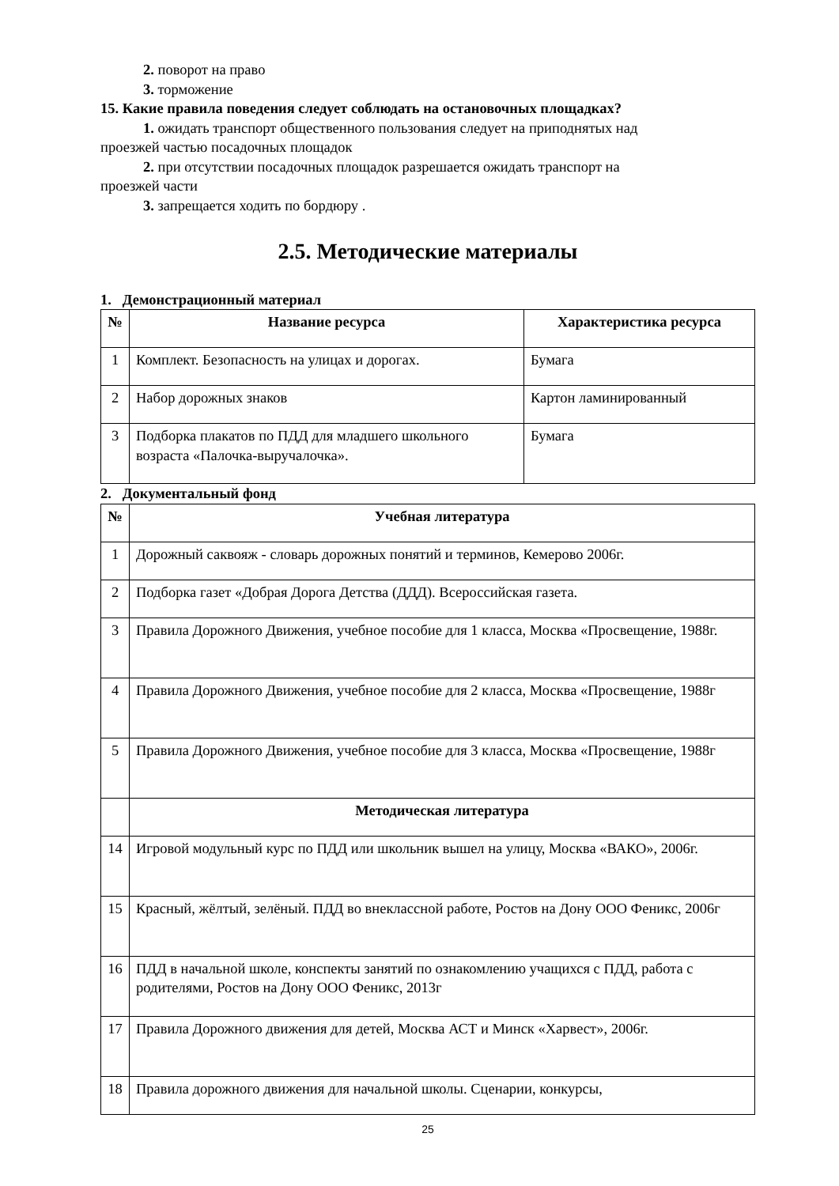2. поворот на право
3. торможение
15. Какие правила поведения следует соблюдать на остановочных площадках?
1. ожидать транспорт общественного пользования следует на приподнятых над
проезжей частью посадочных площадок
2. при отсутствии посадочных площадок разрешается ожидать транспорт на
проезжей части
3. запрещается ходить по бордюру .
2.5. Методические материалы
1. Демонстрационный материал
| № | Название ресурса | Характеристика ресурса |
| --- | --- | --- |
| 1 | Комплект. Безопасность на улицах и дорогах. | Бумага |
| 2 | Набор дорожных знаков | Картон ламинированный |
| 3 | Подборка плакатов по ПДД для младшего школьного возраста «Палочка-выручалочка». | Бумага |
2. Документальный фонд
| № | Учебная литература |
| --- | --- |
| 1 | Дорожный саквояж - словарь дорожных понятий и терминов, Кемерово 2006г. |
| 2 | Подборка газет «Добрая Дорога Детства (ДДД). Всероссийская газета. |
| 3 | Правила Дорожного Движения, учебное пособие для 1 класса, Москва «Просвещение, 1988г. |
| 4 | Правила Дорожного Движения, учебное пособие для 2 класса, Москва «Просвещение, 1988г |
| 5 | Правила Дорожного Движения, учебное пособие для 3 класса, Москва «Просвещение, 1988г |
| | Методическая литература |
| 14 | Игровой модульный курс по ПДД или школьник вышел на улицу, Москва «ВАКО», 2006г. |
| 15 | Красный, жёлтый, зелёный. ПДД во внеклассной работе, Ростов на Дону ООО Феникс, 2006г |
| 16 | ПДД в начальной школе, конспекты занятий по ознакомлению учащихся с ПДД, работа с родителями, Ростов на Дону ООО Феникс, 2013г |
| 17 | Правила Дорожного движения для детей, Москва АСТ и Минск «Харвест», 2006г. |
| 18 | Правила дорожного движения для начальной школы. Сценарии, конкурсы, |
25